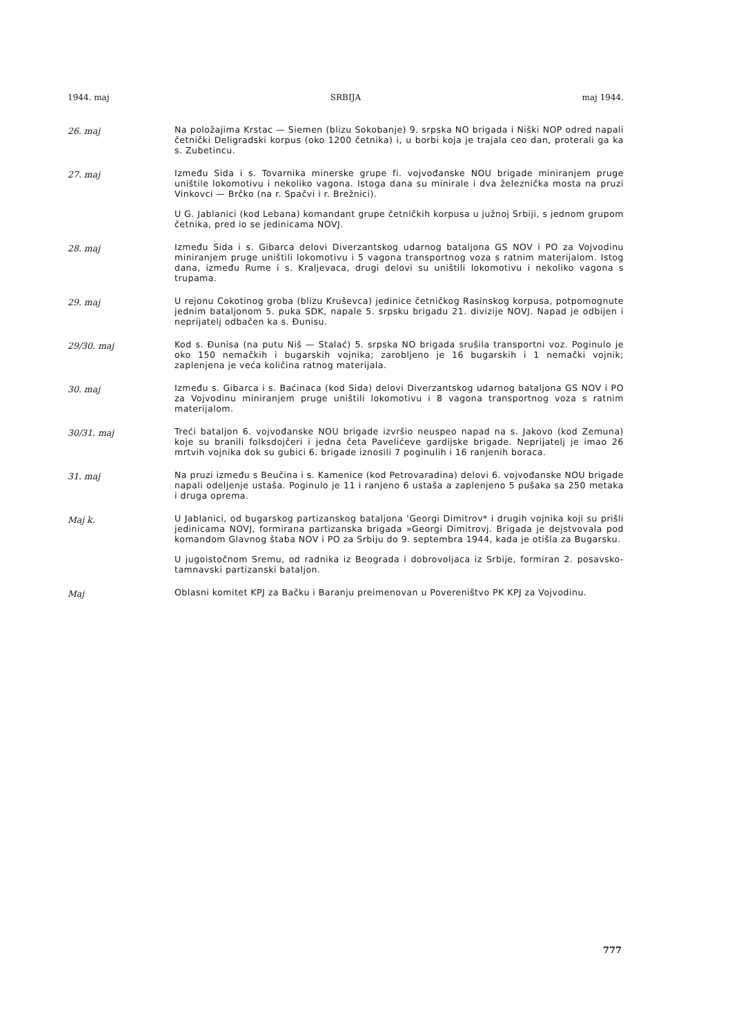1944. maj SRBIJA maj 1944.
26. maj
Na položajima Krstac — Siemen (blizu Sokobanje) 9. srpska NO brigada i Niški NOP odred napali četnički Deligradski korpus (oko 1200 četnika) i, u borbi koja je trajala ceo dan, proterali ga ka s. Zubetincu.
27. maj
Između Sida i s. Tovarnika minerske grupe fi. vojvođanske NOU brigade miniranjem pruge uništile lokomotivu i nekoliko vagona. Istoga dana su minirale i dva železnička mosta na pruzi Vinkovci — Brčko (na r. Spačvi i r. Brežnici).
U G. Jablanici (kod Lebana) komandant grupe četničkih korpusa u južnoj Srbiji, s jednom grupom četnika, pred io se jedinicama NOVJ.
28. maj
Između Sida i s. Gibarca delovi Diverzantskog udarnog bataljona GS NOV i PO za Vojvodinu miniranjem pruge uništili lokomotivu i 5 vagona transportnog voza s ratnim materijalom. Istog dana, između Rume i s. Kraljevaca, drugi delovi su uništili lokomotivu i nekoliko vagona s trupama.
29. maj
U rejonu Cokotinog groba (blizu Kruševca) jedinice četničkog Rasinskog korpusa, potpomognute jednim bataljonom 5. puka SDK, napale 5. srpsku brigadu 21. divizije NOVJ. Napad je odbijen i neprijatelj odbačen ka s. Đunisu.
29/30. maj
Kod s. Đunisa (na putu Niš — Stalać) 5. srpska NO brigada srušila transportni voz. Poginulo je oko 150 nemačkih i bugarskih vojnika; zarobljeno je 16 bugarskih i 1 nemački vojnik; zaplenjena je veća količina ratnog materijala.
30. maj
Između s. Gibarca i s. Baćinaca (kod Sida) delovi Diverzantskog udarnog bataljona GS NOV i PO za Vojvodinu miniranjem pruge uništili lokomotivu i 8 vagona transportnog voza s ratnim materijalom.
30/31. maj
Treći bataljon 6. vojvođanske NOU brigade izvršio neuspeo napad na s. Jakovo (kod Zemuna) koje su branili folksdojčeri i jedna četa Pavelićeve gardijske brigade. Neprijatelj je imao 26 mrtvih vojnika dok su gubici 6. brigade iznosili 7 poginulih i 16 ranjenih boraca.
31. maj
Na pruzi između s Beučina i s. Kamenice (kod Petrovaradina) delovi 6. vojvođanske NOU brigade napali odeljenje ustaša. Poginulo je 11 i ranjeno 6 ustaša a zaplenjeno 5 pušaka sa 250 metaka i druga oprema.
Maj k.
U Jablanici, od bugarskog partizanskog bataljona 'Georgi Dimitrov* i drugih vojnika koji su prišli jedinicama NOVJ, formirana partizanska brigada »Georgi Dimitrovj. Brigada je dejstvovala pod komandom Glavnog štaba NOV i PO za Srbiju do 9. septembra 1944, kada je otišla za Bugarsku.
U jugoistočnom Sremu, od radnika iz Beograda i dobrovoljaca iz Srbije, formiran 2. posavsko-tamnavski partizanski bataljon.
Maj
Oblasni komitet KPJ za Bačku i Baranju preimenovan u Povereništvo PK KPJ za Vojvodinu.
777